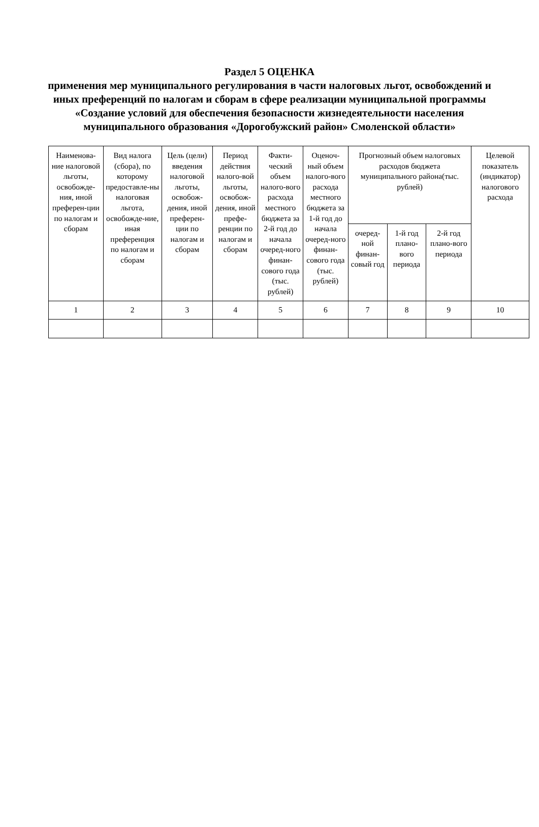Раздел 5 ОЦЕНКА
применения мер муниципального регулирования в части налоговых льгот, освобождений и иных преференций по налогам и сборам в сфере реализации муниципальной программы «Создание условий для обеспечения безопасности жизнедеятельности населения муниципального образования «Дорогобужский район» Смоленской области»
| Наименова-ние налоговой льготы, освобожде-ния, иной преферен-ции по налогам и сборам | Вид налога (сбора), по которому предоставле-ны налоговая льгота, освобожде-ние, иная преференция по налогам и сборам | Цель (цели) введения налоговой льготы, освобож-дения, иной преферен-ции по налогам и сборам | Период действия налого-вой льготы, освобож-дения, иной префе-ренции по налогам и сборам | Факти-ческий объем налого-вого расхода местного бюджета за 2-й год до начала очеред-ного финан-сового года (тыс. рублей) | Оценоч-ный объем налого-вого расхода местного бюджета за 1-й год до начала очеред-ного финан-сового года (тыс. рублей) | Прогнозный объем налоговых расходов бюджета муниципального района(тыс. рублей) | | | Целевой показатель (индикатор) налогового расхода |
| --- | --- | --- | --- | --- | --- | --- | --- | --- | --- |
| | | | | | | очеред-ной финан-совый год | 1-й год плано-вого периода | 2-й год плано-вого периода | |
| 1 | 2 | 3 | 4 | 5 | 6 | 7 | 8 | 9 | 10 |